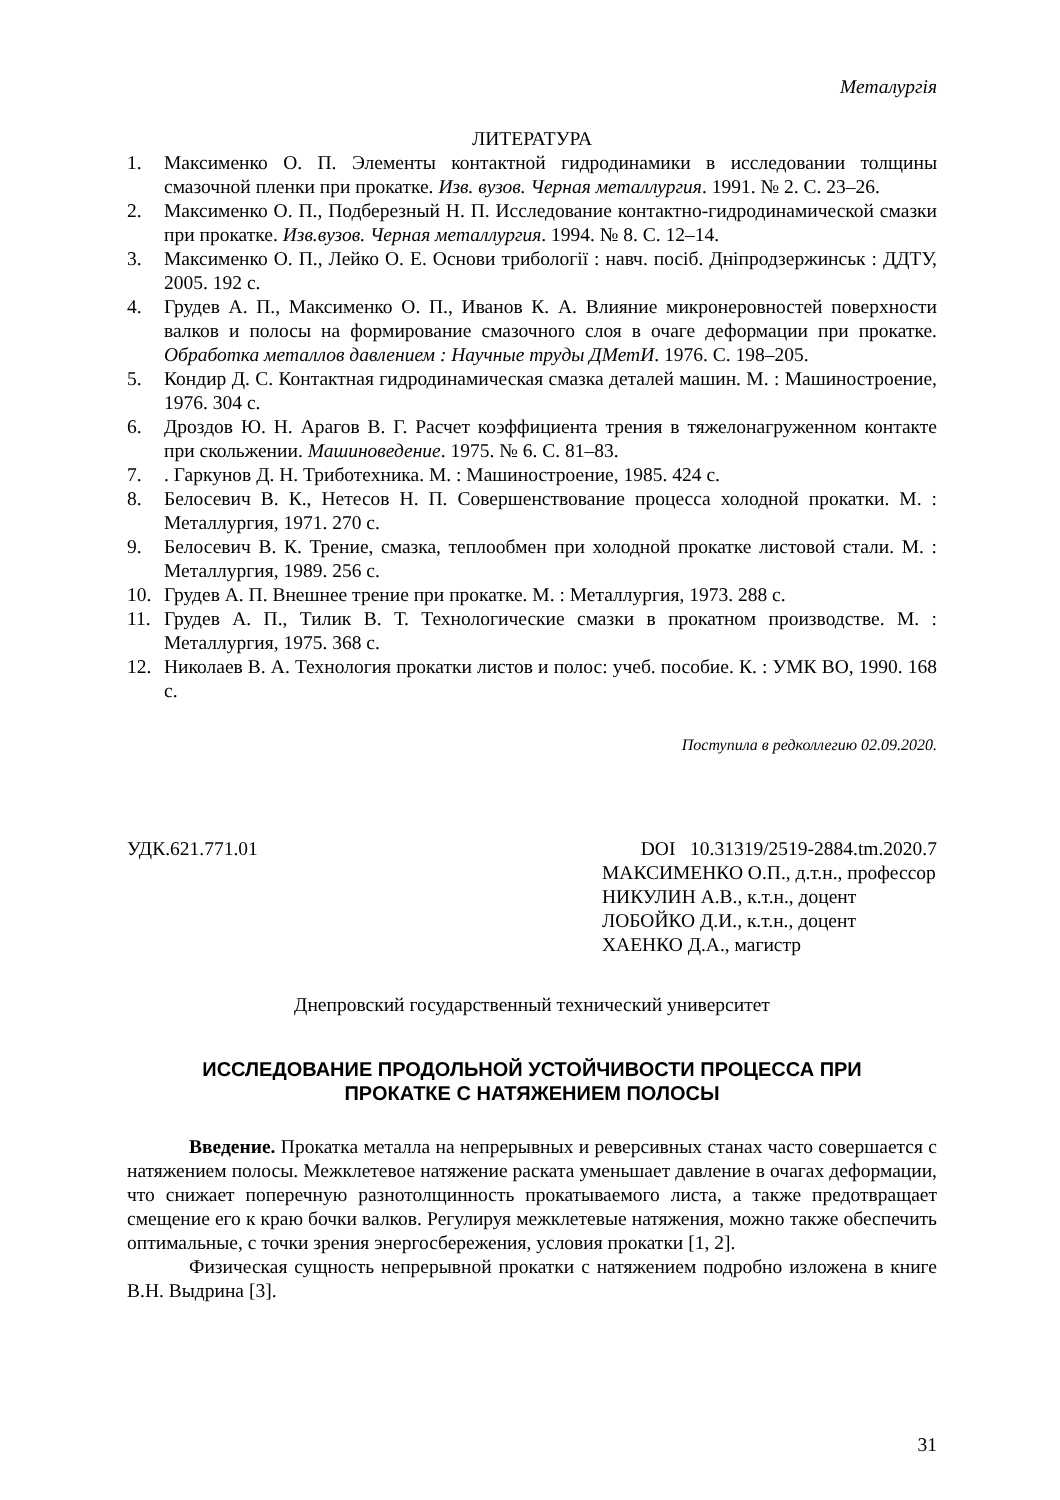Металургія
ЛИТЕРАТУРА
1. Максименко О. П. Элементы контактной гидродинамики в исследовании толщины смазочной пленки при прокатке. Изв. вузов. Черная металлургия. 1991. № 2. С. 23–26.
2. Максименко О. П., Подберезный Н. П. Исследование контактно-гидродинамической смазки при прокатке. Изв.вузов. Черная металлургия. 1994. № 8. С. 12–14.
3. Максименко О. П., Лейко О. Е. Основи трибології : навч. посіб. Дніпродзержинськ : ДДТУ, 2005. 192 с.
4. Грудев А. П., Максименко О. П., Иванов К. А. Влияние микронеровностей поверхности валков и полосы на формирование смазочного слоя в очаге деформации при прокатке. Обработка металлов давлением : Научные труды ДМетИ. 1976. С. 198–205.
5. Кондир Д. С. Контактная гидродинамическая смазка деталей машин. М. : Машиностроение, 1976. 304 с.
6. Дроздов Ю. Н. Арагов В. Г. Расчет коэффициента трения в тяжелонагруженном контакте при скольжении. Машиноведение. 1975. № 6. С. 81–83.
7.. Гаркунов Д. Н. Триботехника. М. : Машиностроение, 1985. 424 с.
8. Белосевич В. К., Нетесов Н. П. Совершенствование процесса холодной прокатки. М. : Металлургия, 1971. 270 с.
9. Белосевич В. К. Трение, смазка, теплообмен при холодной прокатке листовой стали. М. : Металлургия, 1989. 256 с.
10. Грудев А. П. Внешнее трение при прокатке. М. : Металлургия, 1973. 288 с.
11. Грудев А. П., Тилик В. Т. Технологические смазки в прокатном производстве. М. : Металлургия, 1975. 368 с.
12. Николаев В. А. Технология прокатки листов и полос: учеб. пособие. К. : УМК ВО, 1990. 168 с.
Поступила в редколлегию 02.09.2020.
УДК.621.771.01 DOI 10.31319/2519-2884.tm.2020.7
МАКСИМЕНКО О.П., д.т.н., профессор
НИКУЛИН А.В., к.т.н., доцент
ЛОБОЙКО Д.И., к.т.н., доцент
ХАЕНКО Д.А., магистр
Днепровский государственный технический университет
ИССЛЕДОВАНИЕ ПРОДОЛЬНОЙ УСТОЙЧИВОСТИ ПРОЦЕССА ПРИ
ПРОКАТКЕ С НАТЯЖЕНИЕМ ПОЛОСЫ
Введение. Прокатка металла на непрерывных и реверсивных станах часто совершается с натяжением полосы. Межклетевое натяжение раската уменьшает давление в очагах деформации, что снижает поперечную разнотолщинность прокатываемого листа, а также предотвращает смещение его к краю бочки валков. Регулируя межклетевые натяжения, можно также обеспечить оптимальные, с точки зрения энергосбережения, условия прокатки [1, 2].
Физическая сущность непрерывной прокатки с натяжением подробно изложена в книге В.Н. Выдрина [3].
31